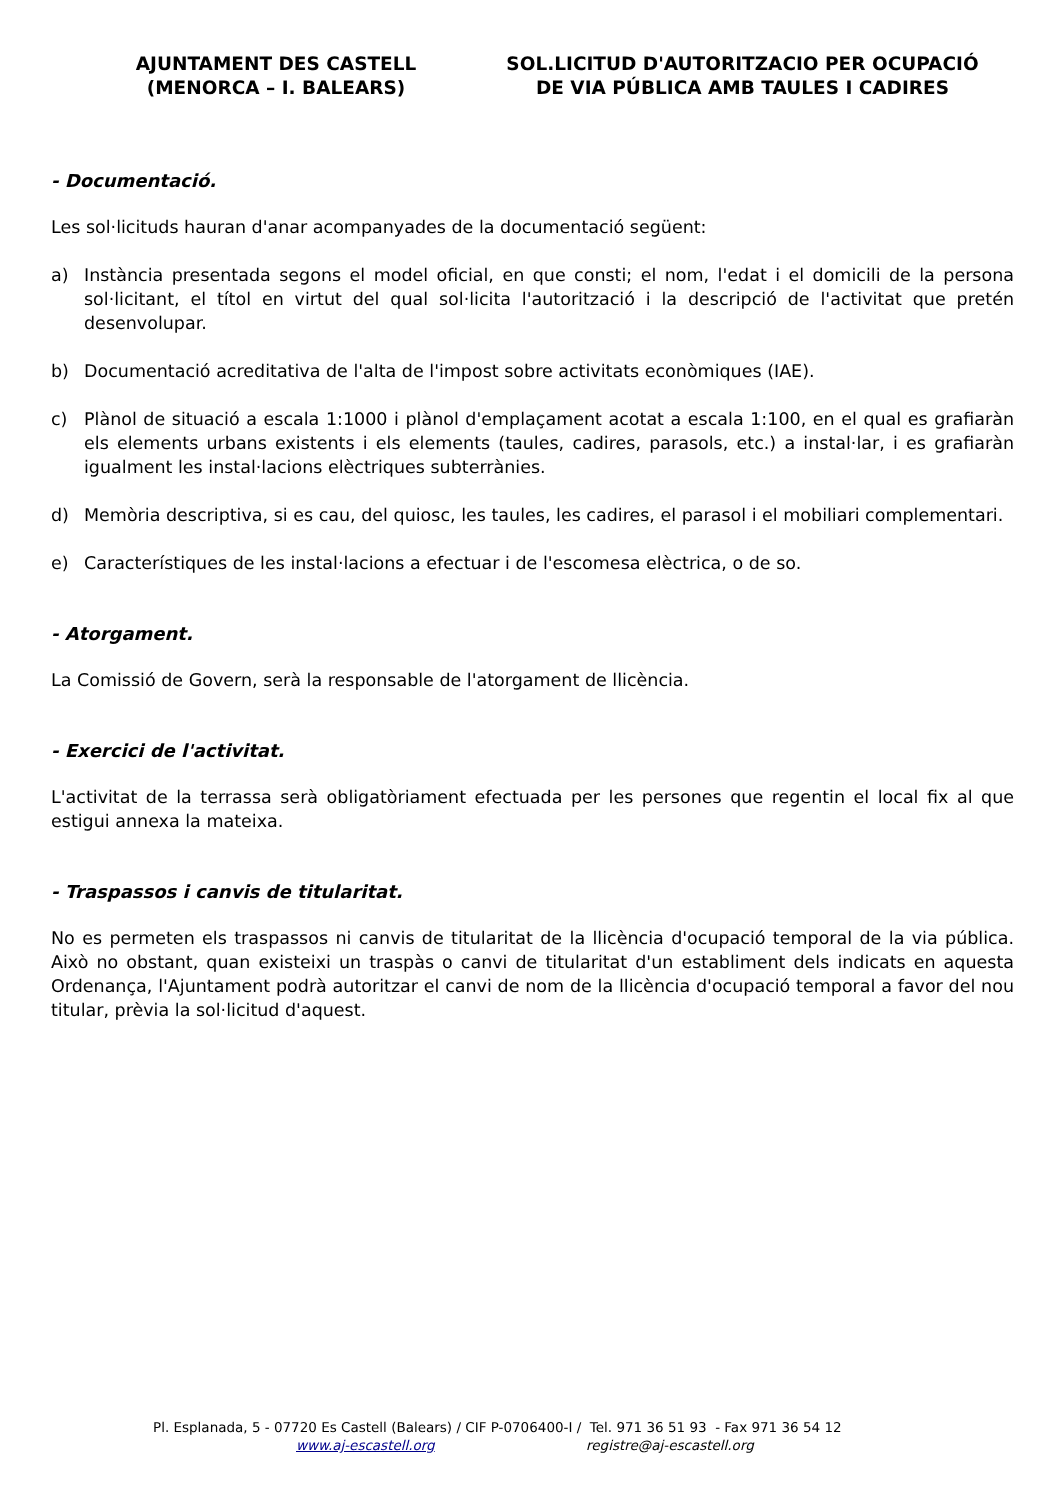AJUNTAMENT DES CASTELL
(MENORCA – I. BALEARS)
SOL.LICITUD D'AUTORITZACIO PER OCUPACIÓ
DE VIA PÚBLICA AMB TAULES I CADIRES
- Documentació.
Les sol·licituds hauran d'anar acompanyades de la documentació següent:
a) Instància presentada segons el model oficial, en que consti; el nom, l'edat i el domicili de la persona sol·licitant, el títol en virtut del qual sol·licita l'autorització i la descripció de l'activitat que pretén desenvolupar.
b) Documentació acreditativa de l'alta de l'impost sobre activitats econòmiques (IAE).
c) Plànol de situació a escala 1:1000 i plànol d'emplaçament acotat a escala 1:100, en el qual es grafiaràn els elements urbans existents i els elements (taules, cadires, parasols, etc.) a instal·lar, i es grafiaràn igualment les instal·lacions elèctriques subterrànies.
d) Memòria descriptiva, si es cau, del quiosc, les taules, les cadires, el parasol i el mobiliari complementari.
e) Característiques de les instal·lacions a efectuar i de l'escomesa elèctrica, o de so.
- Atorgament.
La Comissió de Govern, serà la responsable de l'atorgament de llicència.
- Exercici de l'activitat.
L'activitat de la terrassa serà obligatòriament efectuada per les persones que regentin el local fix al que estigui annexa la mateixa.
- Traspassos i canvis de titularitat.
No es permeten els traspassos ni canvis de titularitat de la llicència d'ocupació temporal de la via pública. Això no obstant, quan existeixi un traspàs o canvi de titularitat d'un establiment dels indicats en aquesta Ordenança, l'Ajuntament podrà autoritzar el canvi de nom de la llicència d'ocupació temporal a favor del nou titular, prèvia la sol·licitud d'aquest.
Pl. Esplanada, 5 - 07720 Es Castell (Balears) / CIF P-0706400-I / Tel. 971 36 51 93 - Fax 971 36 54 12
www.aj-escastell.org registre@aj-escastell.org